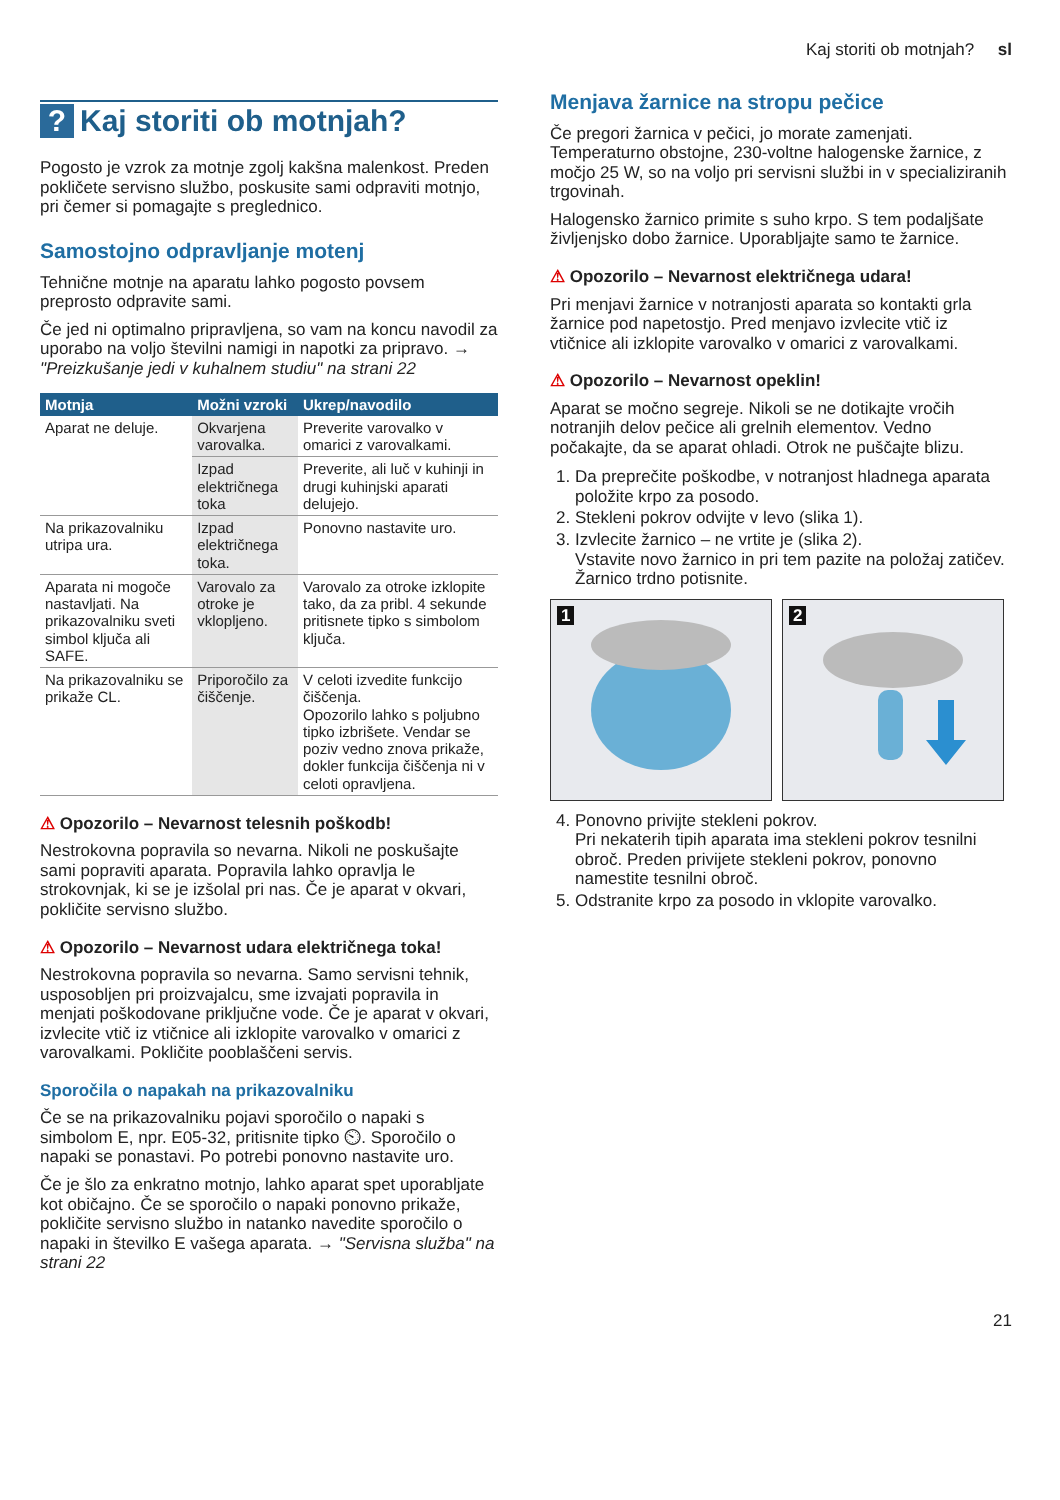Kaj storiti ob motnjah? sl
? Kaj storiti ob motnjah?
Pogosto je vzrok za motnje zgolj kakšna malenkost. Preden pokličete servisno službo, poskusite sami odpraviti motnjo, pri čemer si pomagajte s preglednico.
Samostojno odpravljanje motenj
Tehnične motnje na aparatu lahko pogosto povsem preprosto odpravite sami.
Če jed ni optimalno pripravljena, so vam na koncu navodil za uporabo na voljo številni namigi in napotki za pripravo. → "Preizkušanje jedi v kuhalnem studiu" na strani 22
| Motnja | Možni vzroki | Ukrep/navodilo |
| --- | --- | --- |
| Aparat ne deluje. | Okvarjena varovalka. | Preverite varovalko v omarici z varovalkami. |
| | Izpad električnega toka | Preverite, ali luč v kuhinji in drugi kuhinjski aparati delujejo. |
| Na prikazovalniku utripa ura. | Izpad električnega toka. | Ponovno nastavite uro. |
| Aparata ni mogoče nastavljati. Na prikazovalniku sveti simbol ključa ali SAFE. | Varovalo za otroke je vklopljeno. | Varovalo za otroke izklopite tako, da za pribl. 4 sekunde pritisnete tipko s simbolom ključa. |
| Na prikazovalniku se prikaže CL. | Priporočilo za čiščenje. | V celoti izvedite funkcijo čiščenja. Opozorilo lahko s poljubno tipko izbrišete. Vendar se poziv vedno znova prikaže, dokler funkcija čiščenja ni v celoti opravljena. |
⚠ Opozorilo – Nevarnost telesnih poškodb!
Nestrokovna popravila so nevarna. Nikoli ne poskušajte sami popraviti aparata. Popravila lahko opravlja le strokovnjak, ki se je izšolal pri nas. Če je aparat v okvari, pokličite servisno službo.
⚠ Opozorilo – Nevarnost udara električnega toka!
Nestrokovna popravila so nevarna. Samo servisni tehnik, usposobljen pri proizvajalcu, sme izvajati popravila in menjati poškodovane priključne vode. Če je aparat v okvari, izvlecite vtič iz vtičnice ali izklopite varovalko v omarici z varovalkami. Pokličite pooblaščeni servis.
Sporočila o napakah na prikazovalniku
Če se na prikazovalniku pojavi sporočilo o napaki s simbolom E, npr. E05-32, pritisnite tipko ⏲. Sporočilo o napaki se ponastavi. Po potrebi ponovno nastavite uro.
Če je šlo za enkratno motnjo, lahko aparat spet uporabljate kot običajno. Če se sporočilo o napaki ponovno prikaže, pokličite servisno službo in natanko navedite sporočilo o napaki in številko E vašega aparata. → "Servisna služba" na strani 22
Menjava žarnice na stropu pečice
Če pregori žarnica v pečici, jo morate zamenjati. Temperaturno obstojne, 230-voltne halogenske žarnice, z močjo 25 W, so na voljo pri servisni službi in v specializiranih trgovinah.
Halogensko žarnico primite s suho krpo. S tem podaljšate življenjsko dobo žarnice. Uporabljajte samo te žarnice.
⚠ Opozorilo – Nevarnost električnega udara!
Pri menjavi žarnice v notranjosti aparata so kontakti grla žarnice pod napetostjo. Pred menjavo izvlecite vtič iz vtičnice ali izklopite varovalko v omarici z varovalkami.
⚠ Opozorilo – Nevarnost opeklin!
Aparat se močno segreje. Nikoli se ne dotikajte vročih notranjih delov pečice ali grelnih elementov. Vedno počakajte, da se aparat ohladi. Otrok ne puščajte blizu.
1. Da preprečite poškodbe, v notranjost hladnega aparata položite krpo za posodo.
2. Stekleni pokrov odvijte v levo (slika 1).
3. Izvlecite žarnico – ne vrtite je (slika 2).
Vstavite novo žarnico in pri tem pazite na položaj zatičev. Žarnico trdno potisnite.
1
2
4. Ponovno privijte stekleni pokrov.
Pri nekaterih tipih aparata ima stekleni pokrov tesnilni obroč. Preden privijete stekleni pokrov, ponovno namestite tesnilni obroč.
5. Odstranite krpo za posodo in vklopite varovalko.
21